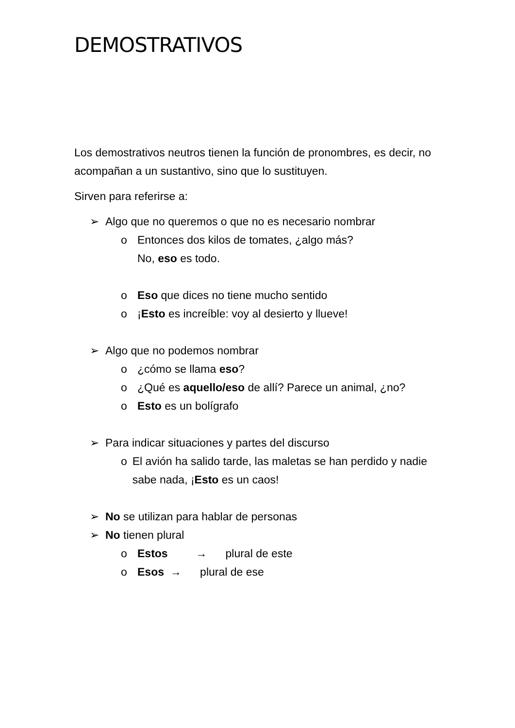DEMOSTRATIVOS
Los demostrativos neutros tienen la función de pronombres, es decir, no acompañan a un sustantivo, sino que lo sustituyen.
Sirven para referirse a:
➢ Algo que no queremos o que no es necesario nombrar
o Entonces dos kilos de tomates, ¿algo más?
No, eso es todo.
o Eso que dices no tiene mucho sentido
o ¡Esto es increíble: voy al desierto y llueve!
➢ Algo que no podemos nombrar
o ¿cómo se llama eso?
o ¿Qué es aquello/eso de allí? Parece un animal, ¿no?
o Esto es un bolígrafo
➢ Para indicar situaciones y partes del discurso
o El avión ha salido tarde, las maletas se han perdido y nadie sabe nada, ¡Esto es un caos!
➢ No se utilizan para hablar de personas
➢ No tienen plural
o Estos → plural de este
o Esos → plural de ese